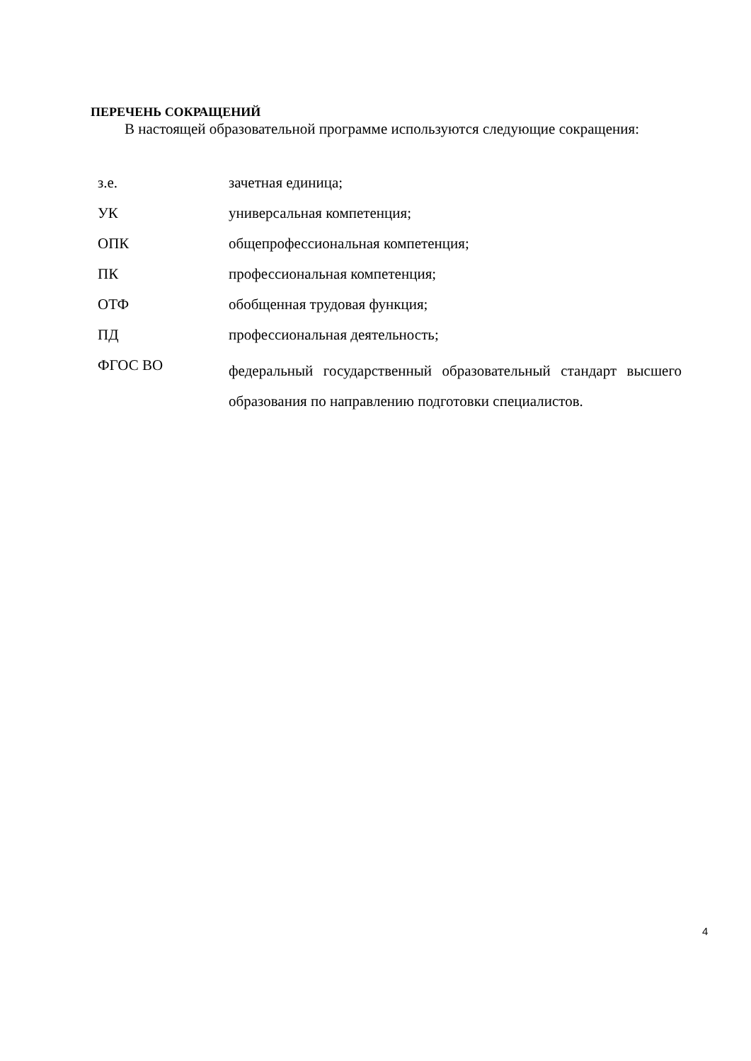ПЕРЕЧЕНЬ СОКРАЩЕНИЙ
В настоящей образовательной программе используются следующие сокращения:
| з.е. | зачетная единица; |
| УК | универсальная компетенция; |
| ОПК | общепрофессиональная компетенция; |
| ПК | профессиональная компетенция; |
| ОТФ | обобщенная трудовая функция; |
| ПД | профессиональная деятельность; |
| ФГОС ВО | федеральный государственный образовательный стандарт высшего образования по направлению подготовки специалистов. |
4